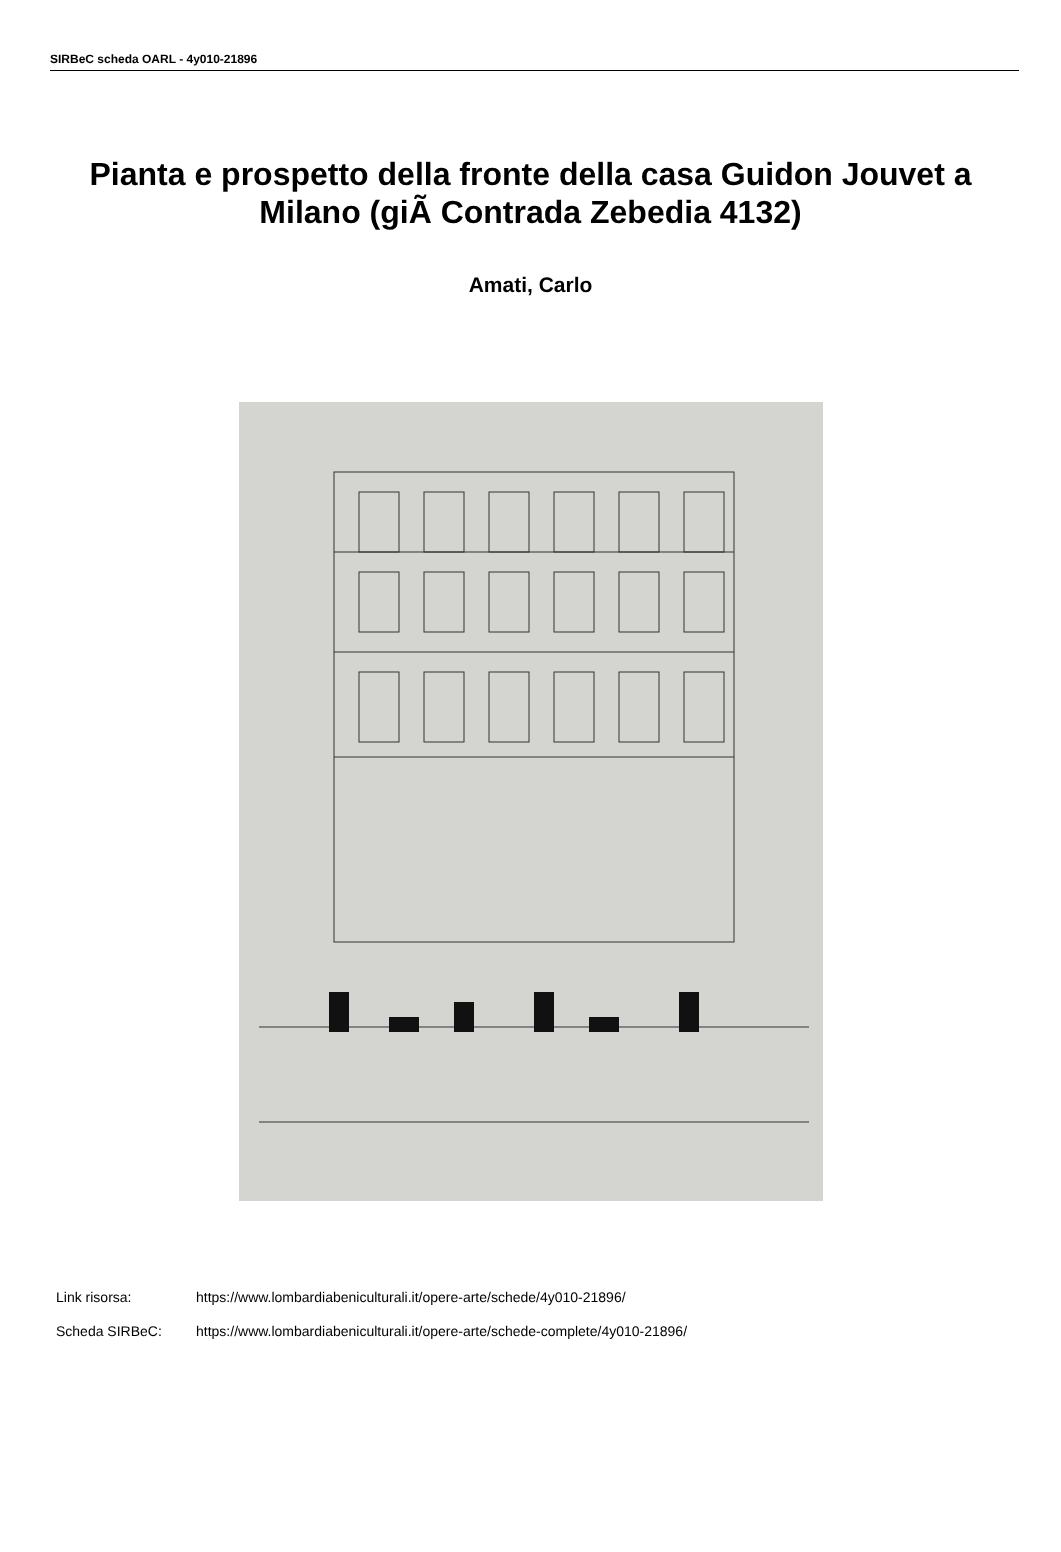SIRBeC scheda OARL - 4y010-21896
Pianta e prospetto della fronte della casa Guidon Jouvet a Milano (giÃ Contrada Zebedia 4132)
Amati, Carlo
Link risorsa: https://www.lombardiabeniculturali.it/opere-arte/schede/4y010-21896/
Scheda SIRBeC: https://www.lombardiabeniculturali.it/opere-arte/schede-complete/4y010-21896/